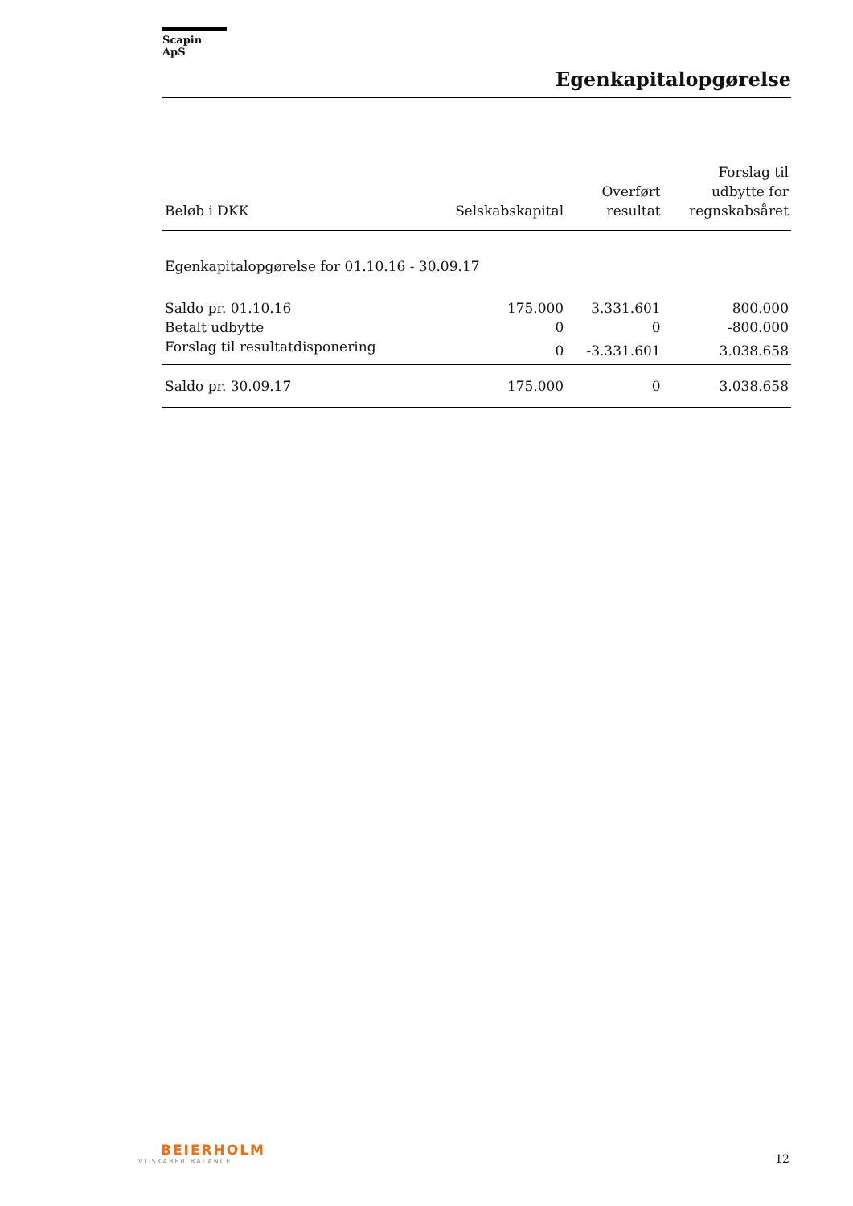Scapin ApS
Egenkapitalopgørelse
| Beløb i DKK | Selskabskapital | Overført resultat | Forslag til udbytte for regnskabsåret |
| --- | --- | --- | --- |
| Egenkapitalopgørelse for 01.10.16 - 30.09.17 | | | |
| Saldo pr. 01.10.16 | 175.000 | 3.331.601 | 800.000 |
| Betalt udbytte | 0 | 0 | -800.000 |
| Forslag til resultatdisponering | 0 | -3.331.601 | 3.038.658 |
| Saldo pr. 30.09.17 | 175.000 | 0 | 3.038.658 |
BEIERHOLM
VI SKABER BALANCE
12